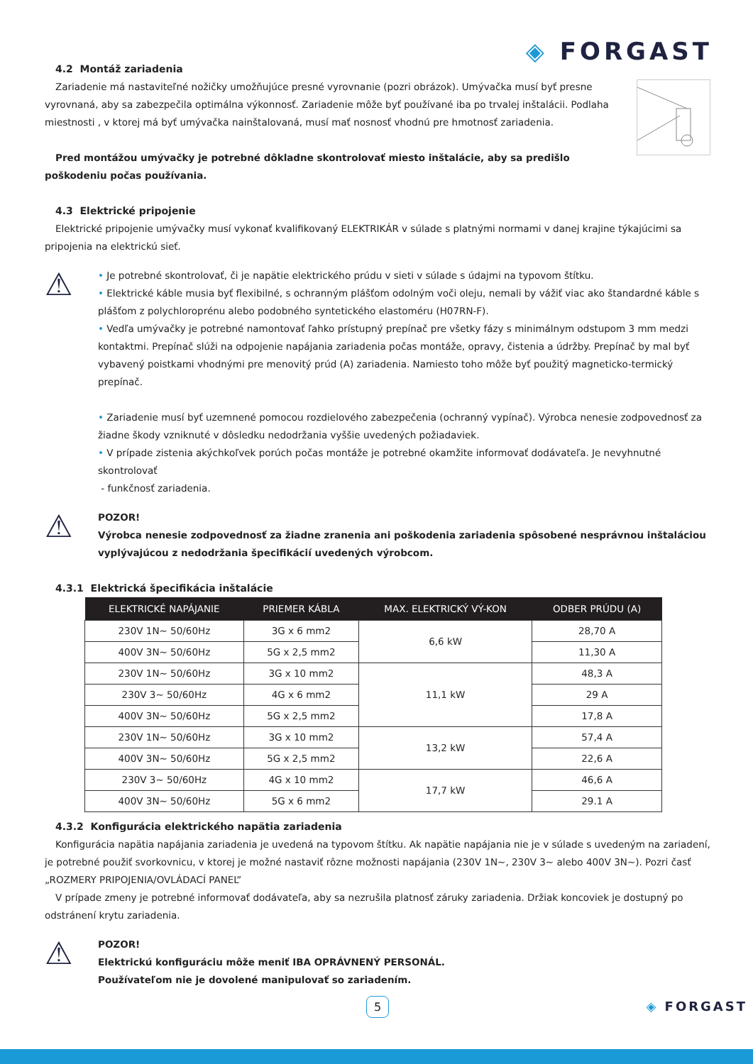◈ FORGAST
4.2 Montáž zariadenia
Zariadenie má nastaviteľné nožičky umožňujúce presné vyrovnanie (pozri obrázok). Umývačka musí byť presne vyrovnaná, aby sa zabezpečila optimálna výkonnosť. Zariadenie môže byť používané iba po trvalej inštalácii. Podlaha miestnosti , v ktorej má byť umývačka nainštalovaná, musí mať nosnosť vhodnú pre hmotnosť zariadenia.
Pred montážou umývačky je potrebné dôkladne skontrolovať miesto inštalácie, aby sa predišlo poškodeniu počas používania.
4.3 Elektrické pripojenie
Elektrické pripojenie umývačky musí vykonať kvalifikovaný ELEKTRIKÁR v súlade s platnými normami v danej krajine týkajúcimi sa pripojenia na elektrickú sieť.
⚠
• Je potrebné skontrolovať, či je napätie elektrického prúdu v sieti v súlade s údajmi na typovom štítku.
• Elektrické káble musia byť flexibilné, s ochranným plášťom odolným voči oleju, nemali by vážiť viac ako štandardné káble s plášťom z polychloroprénu alebo podobného syntetického elastoméru (H07RN-F).
• Vedľa umývačky je potrebné namontovať ľahko prístupný prepínač pre všetky fázy s minimálnym odstupom 3 mm medzi kontaktmi. Prepínač slúži na odpojenie napájania zariadenia počas montáže, opravy, čistenia a údržby. Prepínač by mal byť vybavený poistkami vhodnými pre menovitý prúd (A) zariadenia. Namiesto toho môže byť použitý magneticko-termický prepínač.
• Zariadenie musí byť uzemnené pomocou rozdielového zabezpečenia (ochranný vypínač). Výrobca nenesie zodpovednosť za žiadne škody vzniknuté v dôsledku nedodržania vyššie uvedených požiadaviek.
• V prípade zistenia akýchkoľvek porúch počas montáže je potrebné okamžite informovať dodávateľa. Je nevyhnutné skontrolovať
- funkčnosť zariadenia.
⚠
POZOR!
Výrobca nenesie zodpovednosť za žiadne zranenia ani poškodenia zariadenia spôsobené nesprávnou inštaláciou vyplývajúcou z nedodržania špecifikácií uvedených výrobcom.
4.3.1 Elektrická špecifikácia inštalácie
| ELEKTRICKÉ NAPÁJANIE | PRIEMER KÁBLA | MAX. ELEKTRICKÝ VÝ-KON | ODBER PRÚDU (A) |
| --- | --- | --- | --- |
| 230V 1N~ 50/60Hz | 3G x 6 mm2 | 6,6 kW | 28,70 A |
| 400V 3N~ 50/60Hz | 5G x 2,5 mm2 | | 11,30 A |
| 230V 1N~ 50/60Hz | 3G x 10 mm2 | 11,1 kW | 48,3 A |
| 230V 3~ 50/60Hz | 4G x 6 mm2 | | 29 A |
| 400V 3N~ 50/60Hz | 5G x 2,5 mm2 | | 17,8 A |
| 230V 1N~ 50/60Hz | 3G x 10 mm2 | 13,2 kW | 57,4 A |
| 400V 3N~ 50/60Hz | 5G x 2,5 mm2 | | 22,6 A |
| 230V 3~ 50/60Hz | 4G x 10 mm2 | 17,7 kW | 46,6 A |
| 400V 3N~ 50/60Hz | 5G x 6 mm2 | | 29.1 A |
4.3.2 Konfigurácia elektrického napätia zariadenia
Konfigurácia napätia napájania zariadenia je uvedená na typovom štítku. Ak napätie napájania nie je v súlade s uvedeným na zariadení, je potrebné použiť svorkovnicu, v ktorej je možné nastaviť rôzne možnosti napájania (230V 1N~, 230V 3~ alebo 400V 3N~). Pozri časť „ROZMERY PRIPOJENIA/OVLÁDACÍ PANEL”
V prípade zmeny je potrebné informovať dodávateľa, aby sa nezrušila platnosť záruky zariadenia. Držiak koncoviek je dostupný po odstránení krytu zariadenia.
⚠
POZOR!
Elektrickú konfiguráciu môže meniť IBA OPRÁVNENÝ PERSONÁL.
Používateľom nie je dovolené manipulovať so zariadením.
5 ◈ FORGAST